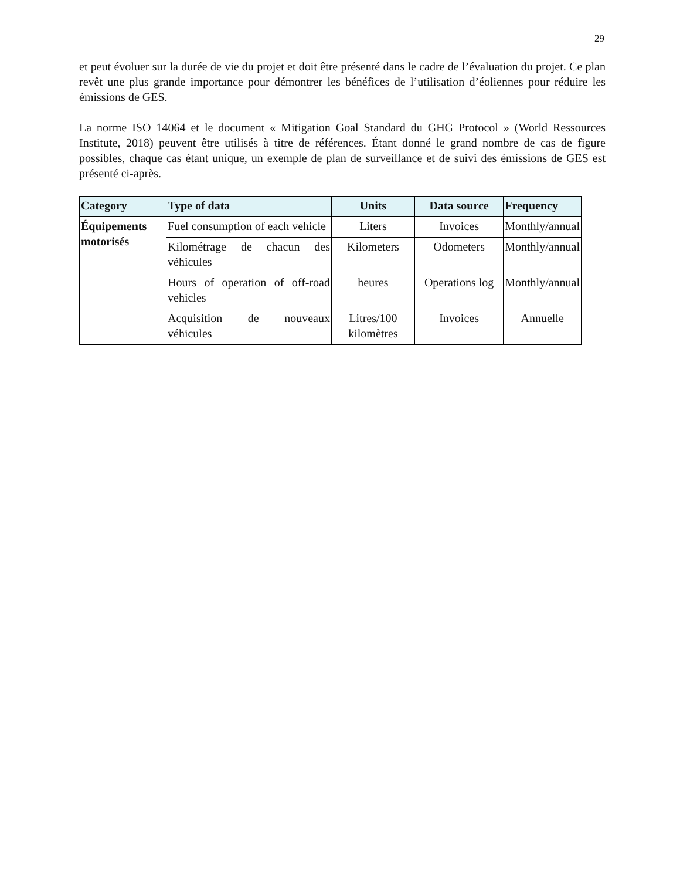29
et peut évoluer sur la durée de vie du projet et doit être présenté dans le cadre de l’évaluation du projet. Ce plan revêt une plus grande importance pour démontrer les bénéfices de l’utilisation d’éoliennes pour réduire les émissions de GES.
La norme ISO 14064 et le document « Mitigation Goal Standard du GHG Protocol » (World Ressources Institute, 2018) peuvent être utilisés à titre de références. Étant donné le grand nombre de cas de figure possibles, chaque cas étant unique, un exemple de plan de surveillance et de suivi des émissions de GES est présenté ci-après.
| Category | Type of data | Units | Data source | Frequency |
| --- | --- | --- | --- | --- |
| Équipements motorisés | Fuel consumption of each vehicle | Liters | Invoices | Monthly/annual |
| | Kilométrage de chacun des véhicules | Kilometers | Odometers | Monthly/annual |
| | Hours of operation of off-road vehicles | heures | Operations log | Monthly/annual |
| | Acquisition de nouveaux véhicules | Litres/100 kilomètres | Invoices | Annuelle |